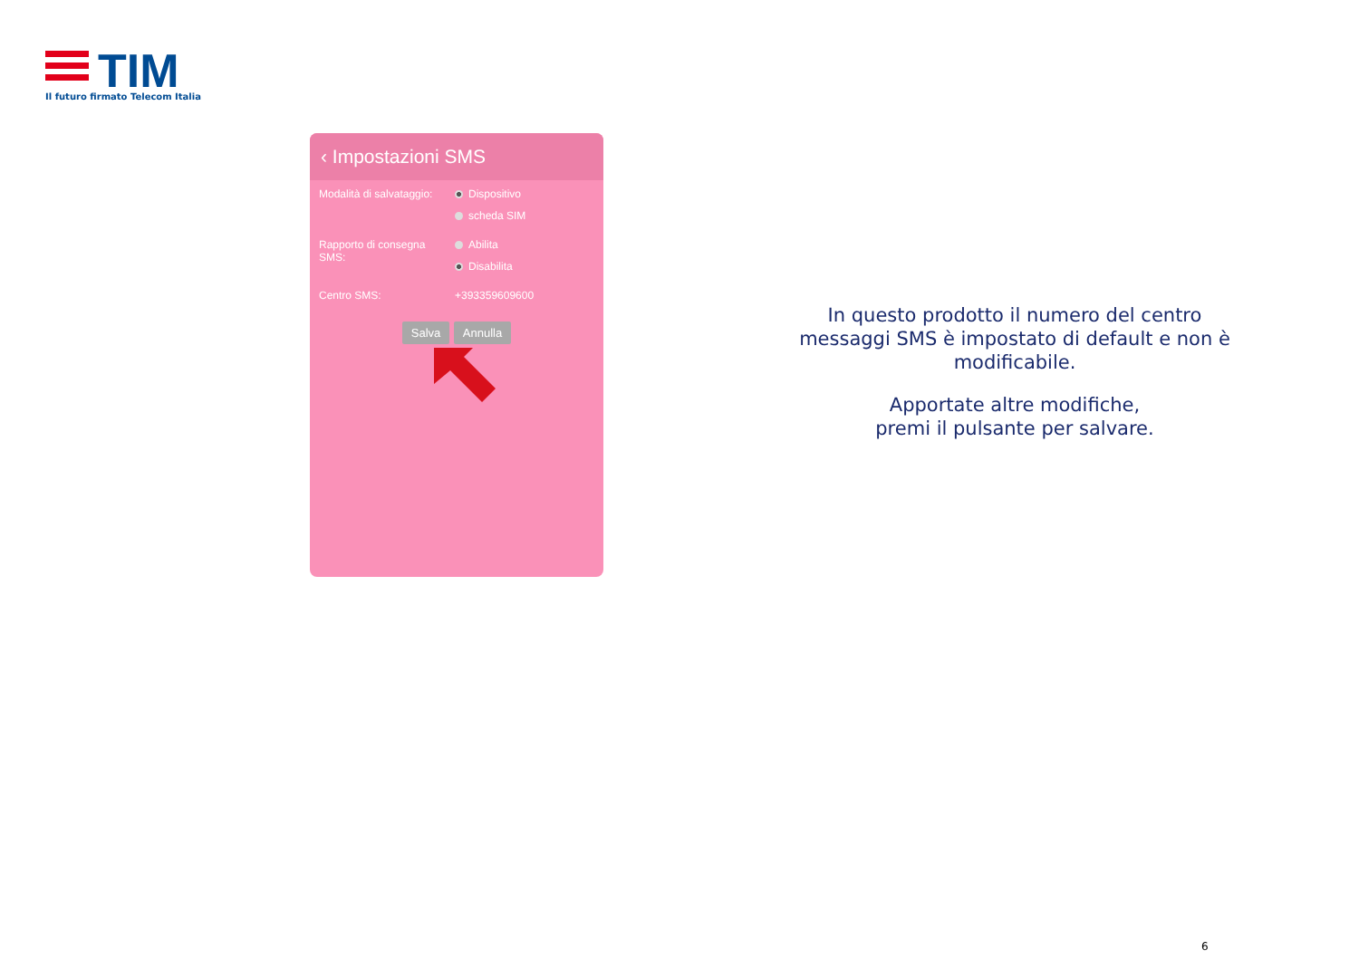TIM
Il futuro firmato Telecom Italia
‹ Impostazioni SMS
Modalità di salvataggio:
Dispositivo
scheda SIM
Rapporto di consegna SMS:
Abilita
Disabilita
Centro SMS: +393359609600
Salva Annulla
In questo prodotto il numero del centro messaggi SMS è impostato di default e non è modificabile.
Apportate altre modifiche,
premi il pulsante per salvare.
6